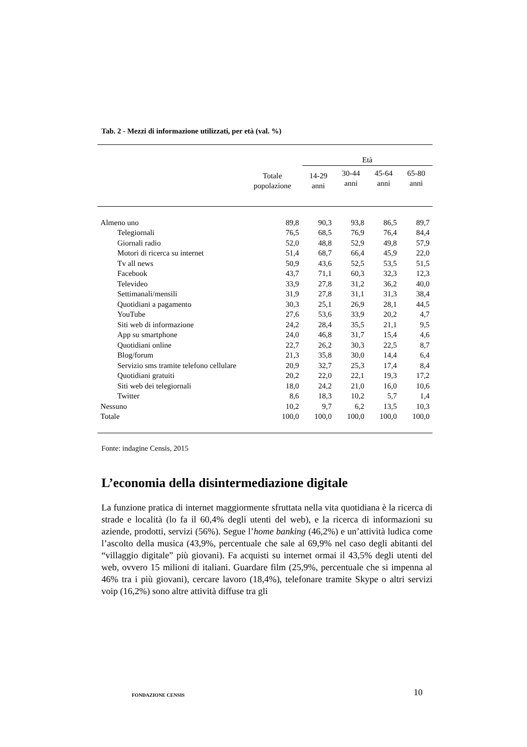Tab. 2 - Mezzi di informazione utilizzati, per età (val. %)
| | Totale popolazione | Età | | | |
| --- | --- | --- | --- | --- | --- |
| | | 14-29 anni | 30-44 anni | 45-64 anni | 65-80 anni |
| Almeno uno | 89,8 | 90,3 | 93,8 | 86,5 | 89,7 |
| Telegiornali | 76,5 | 68,5 | 76,9 | 76,4 | 84,4 |
| Giornali radio | 52,0 | 48,8 | 52,9 | 49,8 | 57,9 |
| Motori di ricerca su internet | 51,4 | 68,7 | 66,4 | 45,9 | 22,0 |
| Tv all news | 50,9 | 43,6 | 52,5 | 53,5 | 51,5 |
| Facebook | 43,7 | 71,1 | 60,3 | 32,3 | 12,3 |
| Televideo | 33,9 | 27,8 | 31,2 | 36,2 | 40,0 |
| Settimanali/mensili | 31,9 | 27,8 | 31,1 | 31,3 | 38,4 |
| Quotidiani a pagamento | 30,3 | 25,1 | 26,9 | 28,1 | 44,5 |
| YouTube | 27,6 | 53,6 | 33,9 | 20,2 | 4,7 |
| Siti web di informazione | 24,2 | 28,4 | 35,5 | 21,1 | 9,5 |
| App su smartphone | 24,0 | 46,8 | 31,7 | 15,4 | 4,6 |
| Quotidiani online | 22,7 | 26,2 | 30,3 | 22,5 | 8,7 |
| Blog/forum | 21,3 | 35,8 | 30,0 | 14,4 | 6,4 |
| Servizio sms tramite telefono cellulare | 20,9 | 32,7 | 25,3 | 17,4 | 8,4 |
| Quotidiani gratuiti | 20,2 | 22,0 | 22,1 | 19,3 | 17,2 |
| Siti web dei telegiornali | 18,0 | 24,2 | 21,0 | 16,0 | 10,6 |
| Twitter | 8,6 | 18,3 | 10,2 | 5,7 | 1,4 |
| Nessuno | 10,2 | 9,7 | 6,2 | 13,5 | 10,3 |
| Totale | 100,0 | 100,0 | 100,0 | 100,0 | 100,0 |
Fonte: indagine Censis, 2015
L’economia della disintermediazione digitale
La funzione pratica di internet maggiormente sfruttata nella vita quotidiana è la ricerca di strade e località (lo fa il 60,4% degli utenti del web), e la ricerca di informazioni su aziende, prodotti, servizi (56%). Segue l’home banking (46,2%) e un’attività ludica come l’ascolto della musica (43,9%, percentuale che sale al 69,9% nel caso degli abitanti del “villaggio digitale” più giovani). Fa acquisti su internet ormai il 43,5% degli utenti del web, ovvero 15 milioni di italiani. Guardare film (25,9%, percentuale che si impenna al 46% tra i più giovani), cercare lavoro (18,4%), telefonare tramite Skype o altri servizi voip (16,2%) sono altre attività diffuse tra gli
FONDAZIONE CENSIS
10